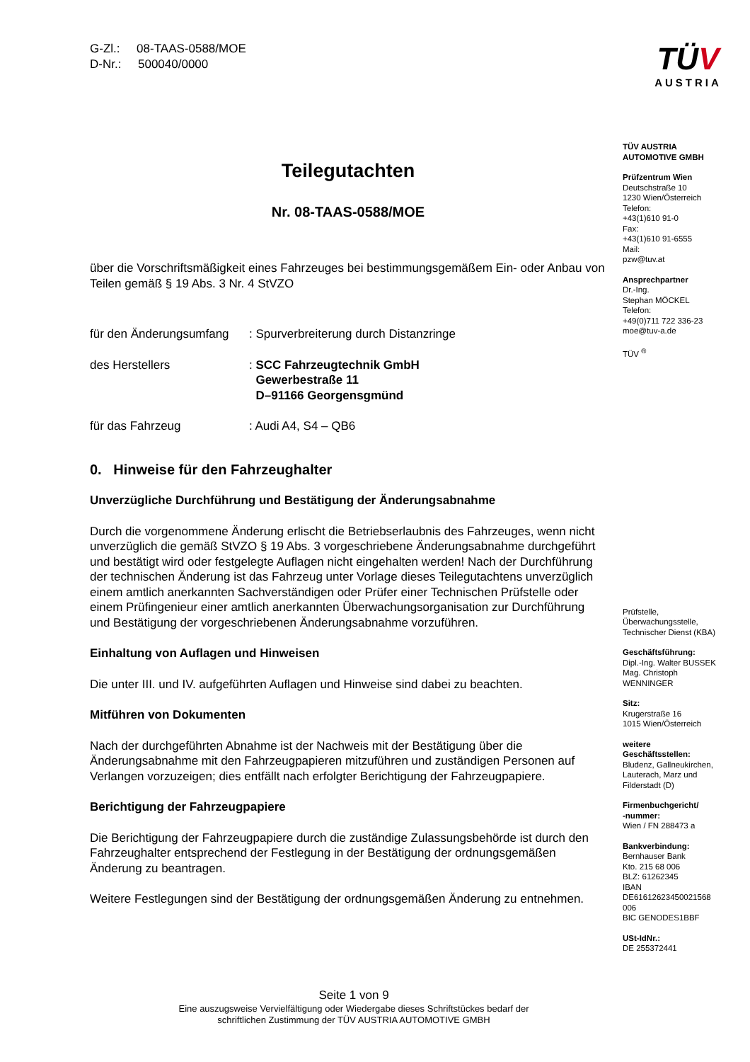G-Zl.: 08-TAAS-0588/MOE
D-Nr.: 500040/0000
Teilegutachten
Nr. 08-TAAS-0588/MOE
über die Vorschriftsmäßigkeit eines Fahrzeuges bei bestimmungsgemäßem Ein- oder Anbau von Teilen gemäß § 19 Abs. 3 Nr. 4 StVZO
für den Änderungsumfang
: Spurverbreiterung durch Distanzringe
des Herstellers : SCC Fahrzeugtechnik GmbH
Gewerbestraße 11
D–91166 Georgensgmünd
für das Fahrzeug : Audi A4, S4 – QB6
0. Hinweise für den Fahrzeughalter
Unverzügliche Durchführung und Bestätigung der Änderungsabnahme
Durch die vorgenommene Änderung erlischt die Betriebserlaubnis des Fahrzeuges, wenn nicht unverzüglich die gemäß StVZO § 19 Abs. 3 vorgeschriebene Änderungsabnahme durchgeführt und bestätigt wird oder festgelegte Auflagen nicht eingehalten werden! Nach der Durchführung der technischen Änderung ist das Fahrzeug unter Vorlage dieses Teilegutachtens unverzüglich einem amtlich anerkannten Sachverständigen oder Prüfer einer Technischen Prüfstelle oder einem Prüfingenieur einer amtlich anerkannten Überwachungsorganisation zur Durchführung und Bestätigung der vorgeschriebenen Änderungsabnahme vorzuführen.
Einhaltung von Auflagen und Hinweisen
Die unter III. und IV. aufgeführten Auflagen und Hinweise sind dabei zu beachten.
Mitführen von Dokumenten
Nach der durchgeführten Abnahme ist der Nachweis mit der Bestätigung über die Änderungsabnahme mit den Fahrzeugpapieren mitzuführen und zuständigen Personen auf Verlangen vorzuzeigen; dies entfällt nach erfolgter Berichtigung der Fahrzeugpapiere.
Berichtigung der Fahrzeugpapiere
Die Berichtigung der Fahrzeugpapiere durch die zuständige Zulassungsbehörde ist durch den Fahrzeughalter entsprechend der Festlegung in der Bestätigung der ordnungsgemäßen Änderung zu beantragen.
Weitere Festlegungen sind der Bestätigung der ordnungsgemäßen Änderung zu entnehmen.
TÜV
AUSTRIA
TÜV AUSTRIA
AUTOMOTIVE GMBH
Prüfzentrum Wien
Deutschstraße 10
1230 Wien/Österreich
Telefon:
+43(1)610 91-0
Fax:
+43(1)610 91-6555
Mail:
pzw@tuv.at
Ansprechpartner
Dr.-Ing.
Stephan MÖCKEL
Telefon:
+49(0)711 722 336-23
moe@tuv-a.de
TÜV <sup>®</sup>
Prüfstelle,
Überwachungsstelle,
Technischer Dienst (KBA)
Geschäftsführung:
Dipl.-Ing. Walter BUSSEK
Mag. Christoph
WENNINGER
Sitz:
Krugerstraße 16
1015 Wien/Österreich
weitere
Geschäftsstellen:
Bludenz, Gallneukirchen,
Lauterach, Marz und
Filderstadt (D)
Firmenbuchgericht/
-nummer:
Wien / FN 288473 a
Bankverbindung:
Bernhauser Bank
Kto. 215 68 006
BLZ: 61262345
IBAN
DE61612623450021568
006
BIC GENODES1BBF
USt-IdNr.:
DE 255372441
Seite 1 von 9
Eine auszugsweise Vervielfältigung oder Wiedergabe dieses Schriftstückes bedarf der
schriftlichen Zustimmung der TÜV AUSTRIA AUTOMOTIVE GMBH